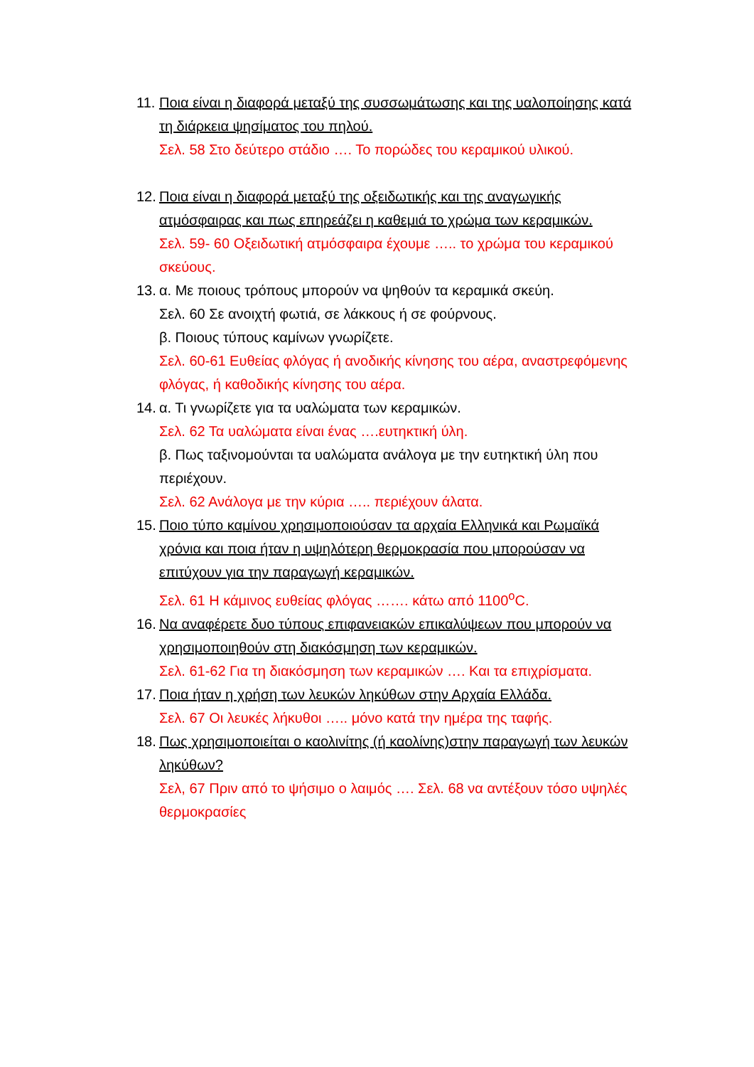11.
Ποια είναι η διαφορά μεταξύ της συσσωμάτωσης και της υαλοποίησης κατά τη διάρκεια ψησίματος του πηλού.
Σελ. 58 Στο δεύτερο στάδιο …. Το πορώδες του κεραμικού υλικού.
12.
Ποια είναι η διαφορά μεταξύ της οξειδωτικής και της αναγωγικής ατμόσφαιρας και πως επηρεάζει η καθεμιά το χρώμα των κεραμικών.
Σελ. 59- 60 Οξειδωτική ατμόσφαιρα έχουμε ….. το χρώμα του κεραμικού σκεύους.
13.
α. Με ποιους τρόπους μπορούν να ψηθούν τα κεραμικά σκεύη.
Σελ. 60 Σε ανοιχτή φωτιά, σε λάκκους ή σε φούρνους.
β. Ποιους τύπους καμίνων γνωρίζετε.
Σελ. 60-61 Ευθείας φλόγας ή ανοδικής κίνησης του αέρα, αναστρεφόμενης φλόγας, ή καθοδικής κίνησης του αέρα.
14.
α. Τι γνωρίζετε για τα υαλώματα των κεραμικών.
Σελ. 62 Τα υαλώματα είναι ένας ….ευτηκτική ύλη.
β. Πως ταξινομούνται τα υαλώματα ανάλογα με την ευτηκτική ύλη που περιέχουν.
Σελ. 62 Ανάλογα με την κύρια ….. περιέχουν άλατα.
15.
Ποιο τύπο καμίνου χρησιμοποιούσαν τα αρχαία Ελληνικά και Ρωμαϊκά χρόνια και ποια ήταν η υψηλότερη θερμοκρασία που μπορούσαν να επιτύχουν για την παραγωγή κεραμικών.
Σελ. 61 Η κάμινος ευθείας φλόγας ……. κάτω από 1100<sup>ο</sup>C.
16.
Να αναφέρετε δυο τύπους επιφανειακών επικαλύψεων που μπορούν να χρησιμοποιηθούν στη διακόσμηση των κεραμικών.
Σελ. 61-62 Για τη διακόσμηση των κεραμικών …. Και τα επιχρίσματα.
17.
Ποια ήταν η χρήση των λευκών ληκύθων στην Αρχαία Ελλάδα.
Σελ. 67 Οι λευκές λήκυθοι ….. μόνο κατά την ημέρα της ταφής.
18.
Πως χρησιμοποιείται ο καολινίτης (ή καολίνης)στην παραγωγή των λευκών ληκύθων?
Σελ, 67 Πριν από το ψήσιμο ο λαιμός …. Σελ. 68 να αντέξουν τόσο υψηλές θερμοκρασίες